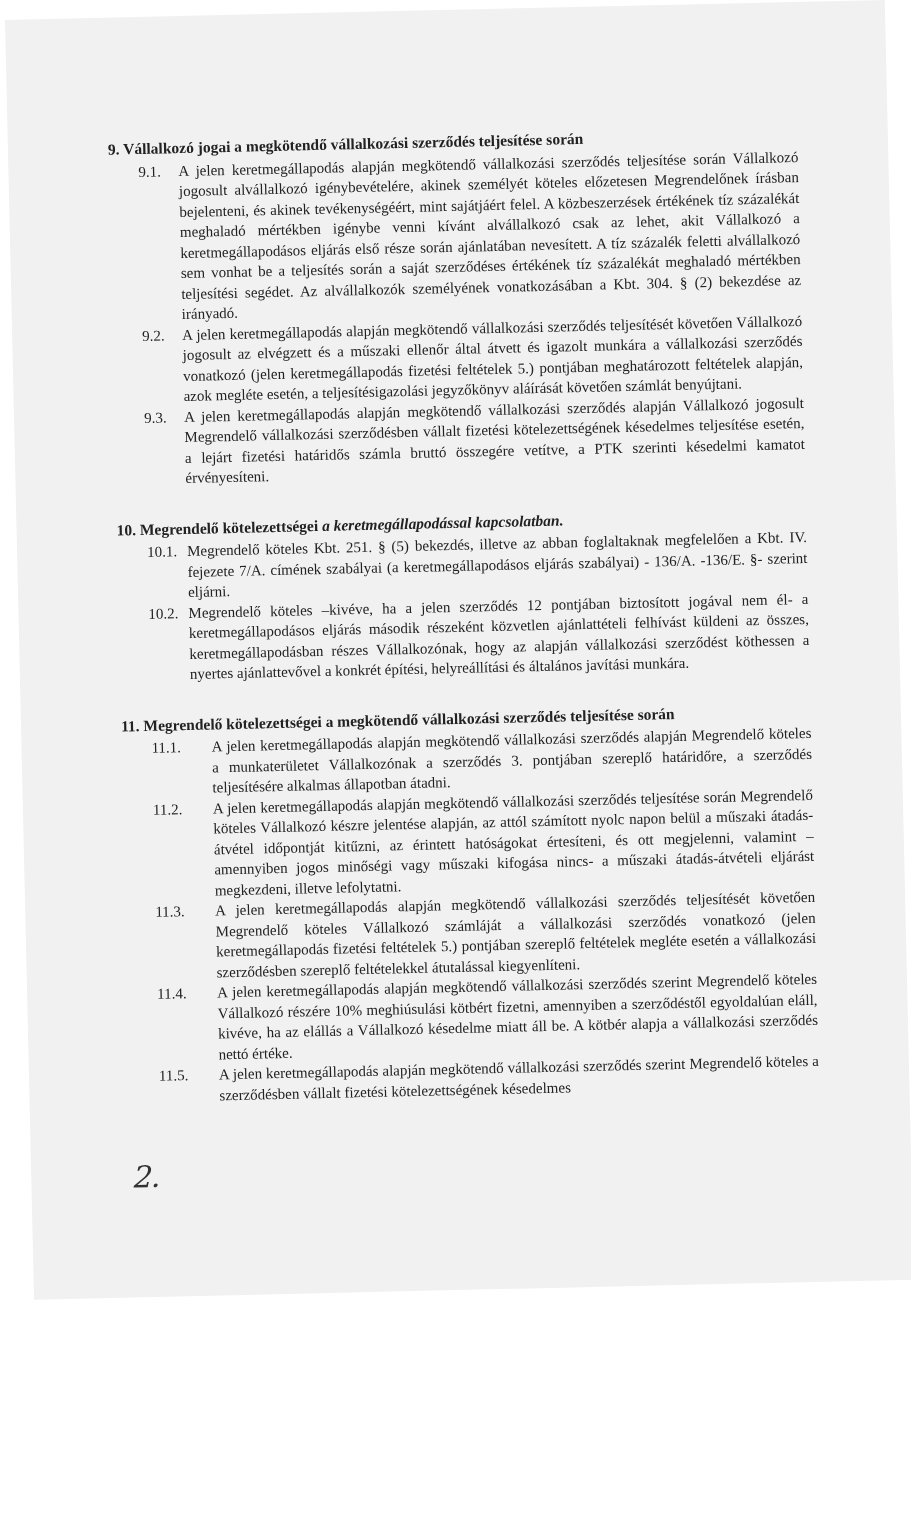9. Vállalkozó jogai a megkötendő vállalkozási szerződés teljesítése során
9.1. A jelen keretmegállapodás alapján megkötendő vállalkozási szerződés teljesítése során Vállalkozó jogosult alvállalkozó igénybevételére, akinek személyét köteles előzetesen Megrendelőnek írásban bejelenteni, és akinek tevékenységéért, mint sajátjáért felel. A közbeszerzések értékének tíz százalékát meghaladó mértékben igénybe venni kívánt alvállalkozó csak az lehet, akit Vállalkozó a keretmegállapodásos eljárás első része során ajánlatában nevesített. A tíz százalék feletti alvállalkozó sem vonhat be a teljesítés során a saját szerződéses értékének tíz százalékát meghaladó mértékben teljesítési segédet. Az alvállalkozók személyének vonatkozásában a Kbt. 304. § (2) bekezdése az irányadó.
9.2. A jelen keretmegállapodás alapján megkötendő vállalkozási szerződés teljesítését követően Vállalkozó jogosult az elvégzett és a műszaki ellenőr által átvett és igazolt munkára a vállalkozási szerződés vonatkozó (jelen keretmegállapodás fizetési feltételek 5.) pontjában meghatározott feltételek alapján, azok megléte esetén, a teljesítésigazolási jegyzőkönyv aláírását követően számlát benyújtani.
9.3. A jelen keretmegállapodás alapján megkötendő vállalkozási szerződés alapján Vállalkozó jogosult Megrendelő vállalkozási szerződésben vállalt fizetési kötelezettségének késedelmes teljesítése esetén, a lejárt fizetési határidős számla bruttó összegére vetítve, a PTK szerinti késedelmi kamatot érvényesíteni.
10. Megrendelő kötelezettségei a keretmegállapodással kapcsolatban.
10.1. Megrendelő köteles Kbt. 251. § (5) bekezdés, illetve az abban foglaltaknak megfelelően a Kbt. IV. fejezete 7/A. címének szabályai (a keretmegállapodásos eljárás szabályai) - 136/A. -136/E. §- szerint eljárni.
10.2. Megrendelő köteles –kivéve, ha a jelen szerződés 12 pontjában biztosított jogával nem él- a keretmegállapodásos eljárás második részeként közvetlen ajánlattételi felhívást küldeni az összes, keretmegállapodásban részes Vállalkozónak, hogy az alapján vállalkozási szerződést köthessen a nyertes ajánlattevővel a konkrét építési, helyreállítási és általános javítási munkára.
11. Megrendelő kötelezettségei a megkötendő vállalkozási szerződés teljesítése során
11.1. A jelen keretmegállapodás alapján megkötendő vállalkozási szerződés alapján Megrendelő köteles a munkaterületet Vállalkozónak a szerződés 3. pontjában szereplő határidőre, a szerződés teljesítésére alkalmas állapotban átadni.
11.2. A jelen keretmegállapodás alapján megkötendő vállalkozási szerződés teljesítése során Megrendelő köteles Vállalkozó készre jelentése alapján, az attól számított nyolc napon belül a műszaki átadás-átvétel időpontját kitűzni, az érintett hatóságokat értesíteni, és ott megjelenni, valamint –amennyiben jogos minőségi vagy műszaki kifogása nincs- a műszaki átadás-átvételi eljárást megkezdeni, illetve lefolytatni.
11.3. A jelen keretmegállapodás alapján megkötendő vállalkozási szerződés teljesítését követően Megrendelő köteles Vállalkozó számláját a vállalkozási szerződés vonatkozó (jelen keretmegállapodás fizetési feltételek 5.) pontjában szereplő feltételek megléte esetén a vállalkozási szerződésben szereplő feltételekkel átutalással kiegyenlíteni.
11.4. A jelen keretmegállapodás alapján megkötendő vállalkozási szerződés szerint Megrendelő köteles Vállalkozó részére 10% meghiúsulási kötbért fizetni, amennyiben a szerződéstől egyoldalúan eláll, kivéve, ha az elállás a Vállalkozó késedelme miatt áll be. A kötbér alapja a vállalkozási szerződés nettó értéke.
11.5. A jelen keretmegállapodás alapján megkötendő vállalkozási szerződés szerint Megrendelő köteles a szerződésben vállalt fizetési kötelezettségének késedelmes
2.